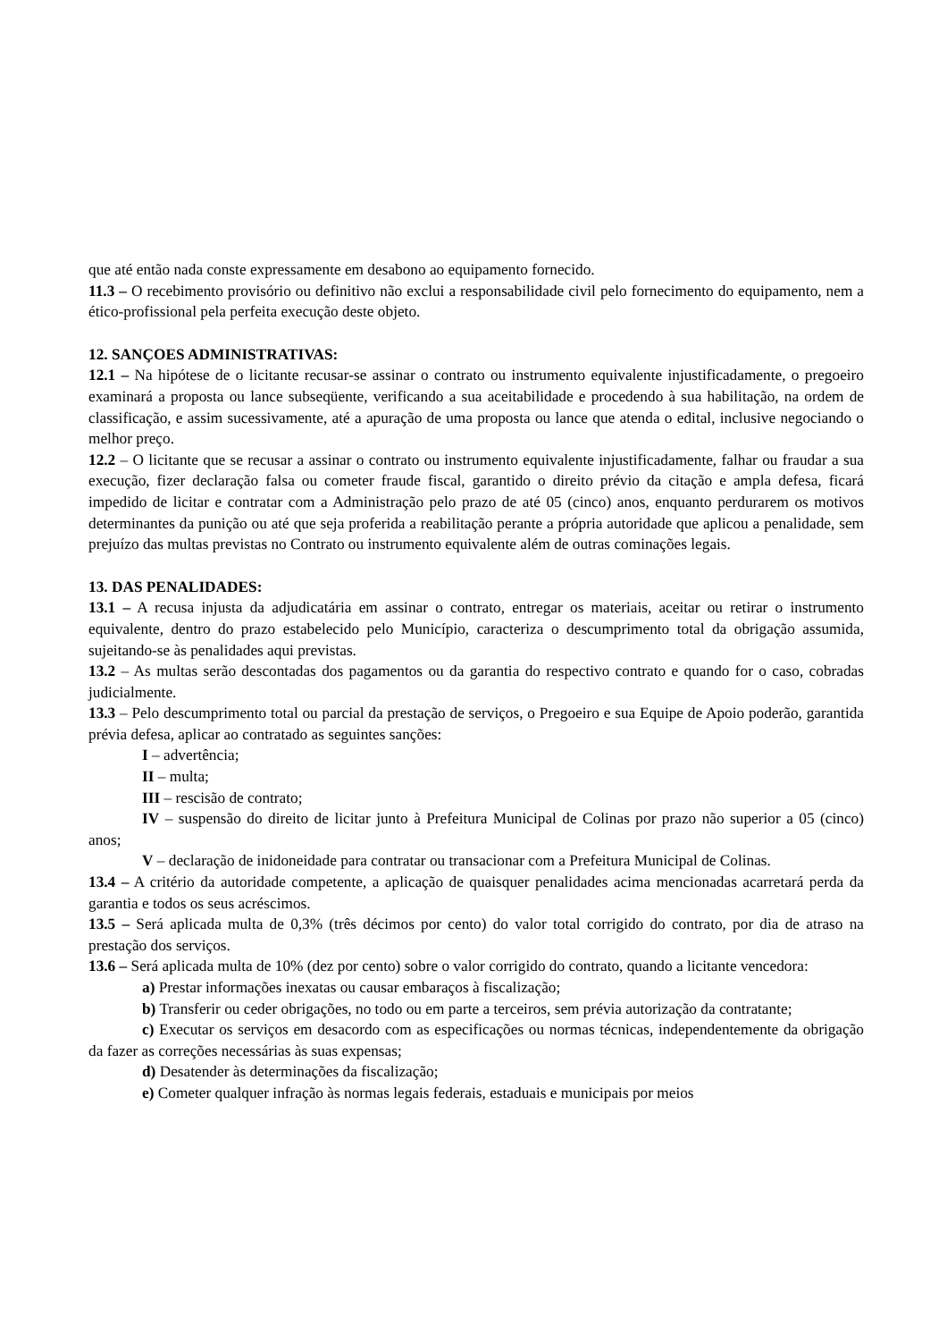que até então nada conste expressamente em desabono ao equipamento fornecido.
11.3 – O recebimento provisório ou definitivo não exclui a responsabilidade civil pelo fornecimento do equipamento, nem a ético-profissional pela perfeita execução deste objeto.
12. SANÇOES ADMINISTRATIVAS:
12.1 – Na hipótese de o licitante recusar-se assinar o contrato ou instrumento equivalente injustificadamente, o pregoeiro examinará a proposta ou lance subseqüente, verificando a sua aceitabilidade e procedendo à sua habilitação, na ordem de classificação, e assim sucessivamente, até a apuração de uma proposta ou lance que atenda o edital, inclusive negociando o melhor preço.
12.2 – O licitante que se recusar a assinar o contrato ou instrumento equivalente injustificadamente, falhar ou fraudar a sua execução, fizer declaração falsa ou cometer fraude fiscal, garantido o direito prévio da citação e ampla defesa, ficará impedido de licitar e contratar com a Administração pelo prazo de até 05 (cinco) anos, enquanto perdurarem os motivos determinantes da punição ou até que seja proferida a reabilitação perante a própria autoridade que aplicou a penalidade, sem prejuízo das multas previstas no Contrato ou instrumento equivalente além de outras cominações legais.
13. DAS PENALIDADES:
13.1 – A recusa injusta da adjudicatária em assinar o contrato, entregar os materiais, aceitar ou retirar o instrumento equivalente, dentro do prazo estabelecido pelo Município, caracteriza o descumprimento total da obrigação assumida, sujeitando-se às penalidades aqui previstas.
13.2 – As multas serão descontadas dos pagamentos ou da garantia do respectivo contrato e quando for o caso, cobradas judicialmente.
13.3 – Pelo descumprimento total ou parcial da prestação de serviços, o Pregoeiro e sua Equipe de Apoio poderão, garantida prévia defesa, aplicar ao contratado as seguintes sanções:
I – advertência;
II – multa;
III – rescisão de contrato;
IV – suspensão do direito de licitar junto à Prefeitura Municipal de Colinas por prazo não superior a 05 (cinco) anos;
V – declaração de inidoneidade para contratar ou transacionar com a Prefeitura Municipal de Colinas.
13.4 – A critério da autoridade competente, a aplicação de quaisquer penalidades acima mencionadas acarretará perda da garantia e todos os seus acréscimos.
13.5 – Será aplicada multa de 0,3% (três décimos por cento) do valor total corrigido do contrato, por dia de atraso na prestação dos serviços.
13.6 – Será aplicada multa de 10% (dez por cento) sobre o valor corrigido do contrato, quando a licitante vencedora:
a) Prestar informações inexatas ou causar embaraços à fiscalização;
b) Transferir ou ceder obrigações, no todo ou em parte a terceiros, sem prévia autorização da contratante;
c) Executar os serviços em desacordo com as especificações ou normas técnicas, independentemente da obrigação da fazer as correções necessárias às suas expensas;
d) Desatender às determinações da fiscalização;
e) Cometer qualquer infração às normas legais federais, estaduais e municipais por meios